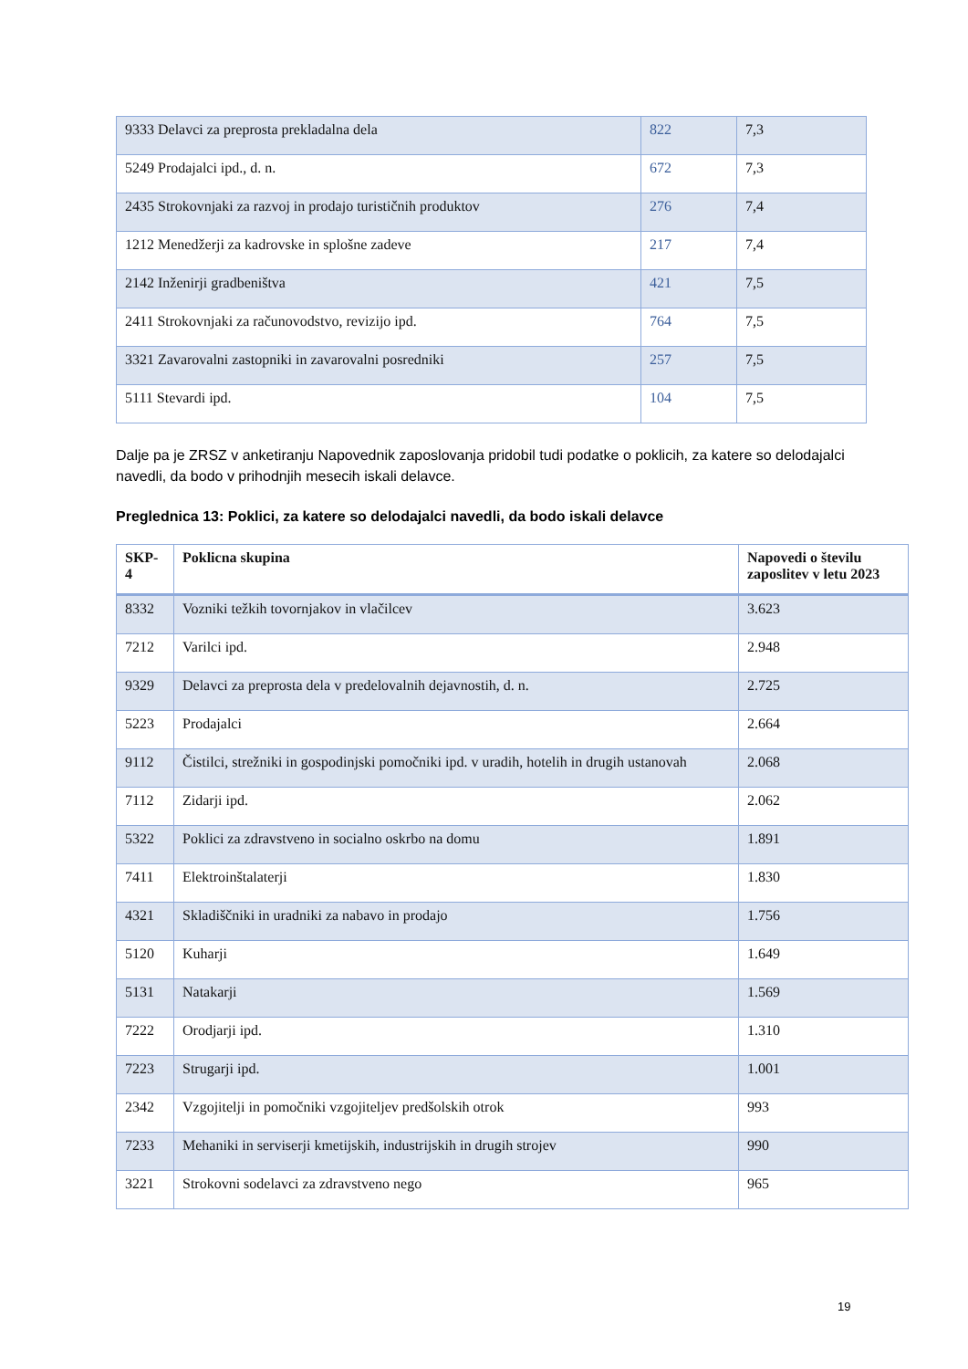| 9333 Delavci za preprosta prekladalna dela | 822 | 7,3 |
| 5249 Prodajalci ipd., d. n. | 672 | 7,3 |
| 2435 Strokovnjaki za razvoj in prodajo turističnih produktov | 276 | 7,4 |
| 1212 Menedžerji za kadrovske in splošne zadeve | 217 | 7,4 |
| 2142 Inženirji gradbeništva | 421 | 7,5 |
| 2411 Strokovnjaki za računovodstvo, revizijo ipd. | 764 | 7,5 |
| 3321 Zavarovalni zastopniki in zavarovalni posredniki | 257 | 7,5 |
| 5111 Stevardi ipd. | 104 | 7,5 |
Dalje pa je ZRSZ v anketiranju Napovednik zaposlovanja pridobil tudi podatke o poklicih, za katere so delodajalci navedli, da bodo v prihodnjih mesecih iskali delavce.
Preglednica 13: Poklici, za katere so delodajalci navedli, da bodo iskali delavce
| SKP- 4 | Poklicna skupina | Napovedi o številu zaposlitev v letu 2023 |
| --- | --- | --- |
| 8332 | Vozniki težkih tovornjakov in vlačilcev | 3.623 |
| 7212 | Varilci ipd. | 2.948 |
| 9329 | Delavci za preprosta dela v predelovalnih dejavnostih, d. n. | 2.725 |
| 5223 | Prodajalci | 2.664 |
| 9112 | Čistilci, strežniki in gospodinjski pomočniki ipd. v uradih, hotelih in drugih ustanovah | 2.068 |
| 7112 | Zidarji ipd. | 2.062 |
| 5322 | Poklici za zdravstveno in socialno oskrbo na domu | 1.891 |
| 7411 | Elektroinštalaterji | 1.830 |
| 4321 | Skladiščniki in uradniki za nabavo in prodajo | 1.756 |
| 5120 | Kuharji | 1.649 |
| 5131 | Natakarji | 1.569 |
| 7222 | Orodjarji ipd. | 1.310 |
| 7223 | Strugarji ipd. | 1.001 |
| 2342 | Vzgojitelji in pomočniki vzgojiteljev predšolskih otrok | 993 |
| 7233 | Mehaniki in serviserji kmetijskih, industrijskih in drugih strojev | 990 |
| 3221 | Strokovni sodelavci za zdravstveno nego | 965 |
19